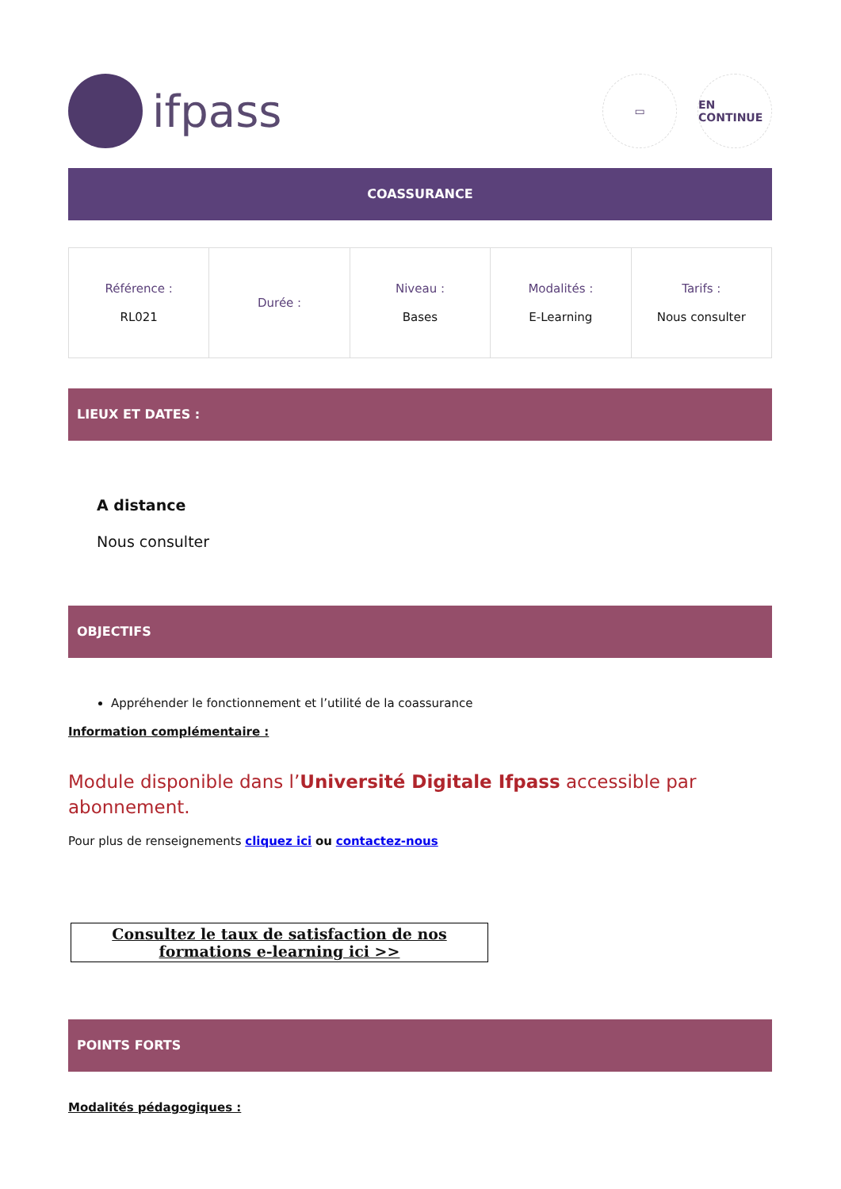ifpass
▭ EN CONTINUE
COASSURANCE
| Référence : RL021 | Durée : | Niveau : Bases | Modalités : E-Learning | Tarifs : Nous consulter |
LIEUX ET DATES :
A distance
Nous consulter
OBJECTIFS
Appréhender le fonctionnement et l’utilité de la coassurance
Information complémentaire :
Module disponible dans l’Université Digitale Ifpass accessible par abonnement.
Pour plus de renseignements cliquez ici ou contactez-nous
Consultez le taux de satisfaction de nos formations e-learning ici >>
POINTS FORTS
Modalités pédagogiques :